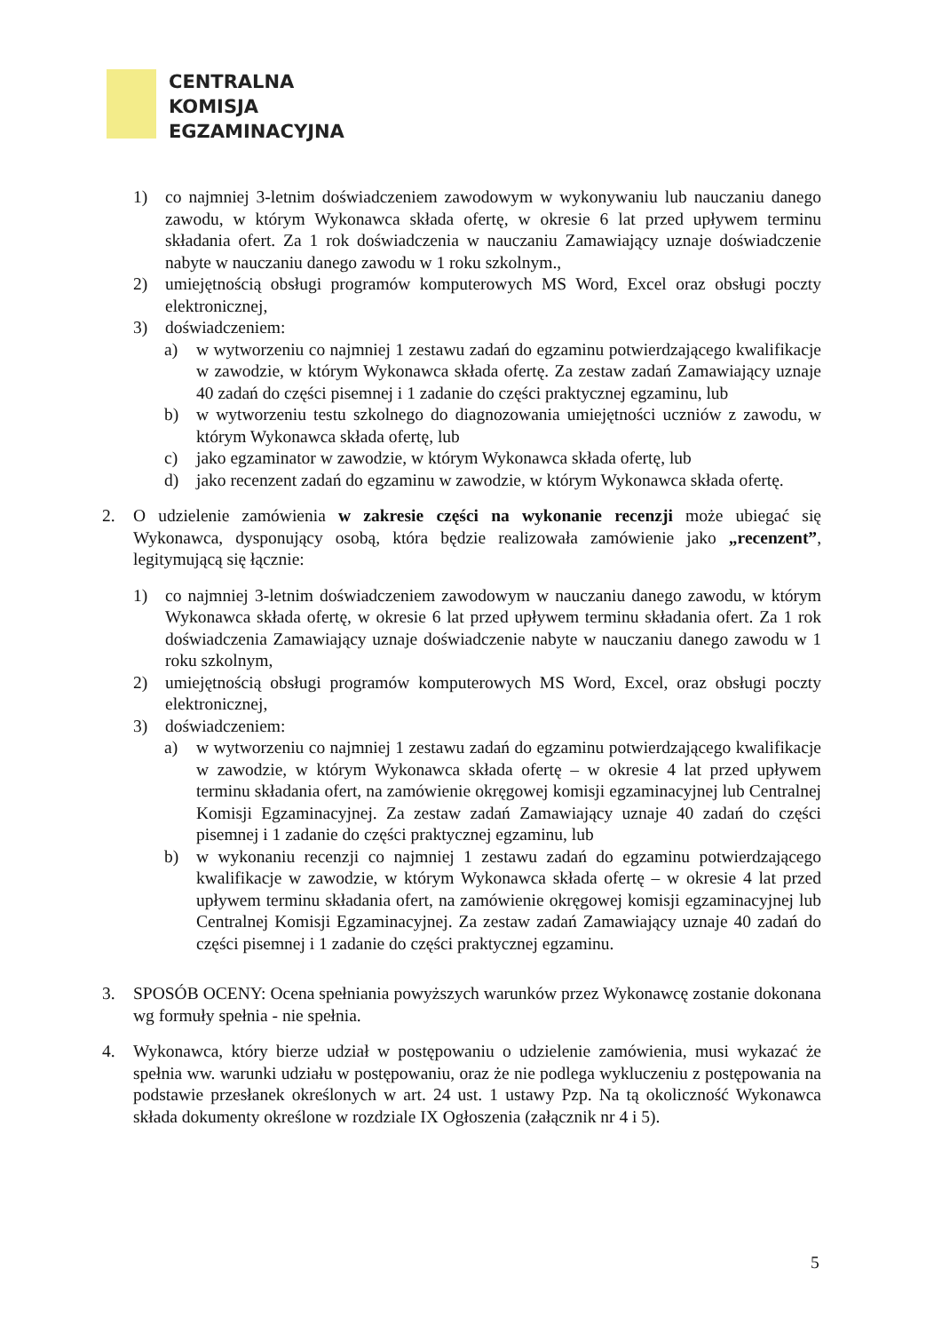CENTRALNA
KOMISJA
EGZAMINACYJNA
1) co najmniej 3-letnim doświadczeniem zawodowym w wykonywaniu lub nauczaniu danego zawodu, w którym Wykonawca składa ofertę, w okresie 6 lat przed upływem terminu składania ofert. Za 1 rok doświadczenia w nauczaniu Zamawiający uznaje doświadczenie nabyte w nauczaniu danego zawodu w 1 roku szkolnym.,
2) umiejętnością obsługi programów komputerowych MS Word, Excel oraz obsługi poczty elektronicznej,
3) doświadczeniem:
a) w wytworzeniu co najmniej 1 zestawu zadań do egzaminu potwierdzającego kwalifikacje w zawodzie, w którym Wykonawca składa ofertę. Za zestaw zadań Zamawiający uznaje 40 zadań do części pisemnej i 1 zadanie do części praktycznej egzaminu, lub
b) w wytworzeniu testu szkolnego do diagnozowania umiejętności uczniów z zawodu, w którym Wykonawca składa ofertę, lub
c) jako egzaminator w zawodzie, w którym Wykonawca składa ofertę, lub
d) jako recenzent zadań do egzaminu w zawodzie, w którym Wykonawca składa ofertę.
2. O udzielenie zamówienia w zakresie części na wykonanie recenzji może ubiegać się Wykonawca, dysponujący osobą, która będzie realizowała zamówienie jako „recenzent”, legitymującą się łącznie:
1) co najmniej 3-letnim doświadczeniem zawodowym w nauczaniu danego zawodu, w którym Wykonawca składa ofertę, w okresie 6 lat przed upływem terminu składania ofert. Za 1 rok doświadczenia Zamawiający uznaje doświadczenie nabyte w nauczaniu danego zawodu w 1 roku szkolnym,
2) umiejętnością obsługi programów komputerowych MS Word, Excel, oraz obsługi poczty elektronicznej,
3) doświadczeniem:
a) w wytworzeniu co najmniej 1 zestawu zadań do egzaminu potwierdzającego kwalifikacje w zawodzie, w którym Wykonawca składa ofertę – w okresie 4 lat przed upływem terminu składania ofert, na zamówienie okręgowej komisji egzaminacyjnej lub Centralnej Komisji Egzaminacyjnej. Za zestaw zadań Zamawiający uznaje 40 zadań do części pisemnej i 1 zadanie do części praktycznej egzaminu, lub
b) w wykonaniu recenzji co najmniej 1 zestawu zadań do egzaminu potwierdzającego kwalifikacje w zawodzie, w którym Wykonawca składa ofertę – w okresie 4 lat przed upływem terminu składania ofert, na zamówienie okręgowej komisji egzaminacyjnej lub Centralnej Komisji Egzaminacyjnej. Za zestaw zadań Zamawiający uznaje 40 zadań do części pisemnej i 1 zadanie do części praktycznej egzaminu.
3. SPOSÓB OCENY: Ocena spełniania powyższych warunków przez Wykonawcę zostanie dokonana wg formuły spełnia - nie spełnia.
4. Wykonawca, który bierze udział w postępowaniu o udzielenie zamówienia, musi wykazać że spełnia ww. warunki udziału w postępowaniu, oraz że nie podlega wykluczeniu z postępowania na podstawie przesłanek określonych w art. 24 ust. 1 ustawy Pzp. Na tą okoliczność Wykonawca składa dokumenty określone w rozdziale IX Ogłoszenia (załącznik nr 4 i 5).
5